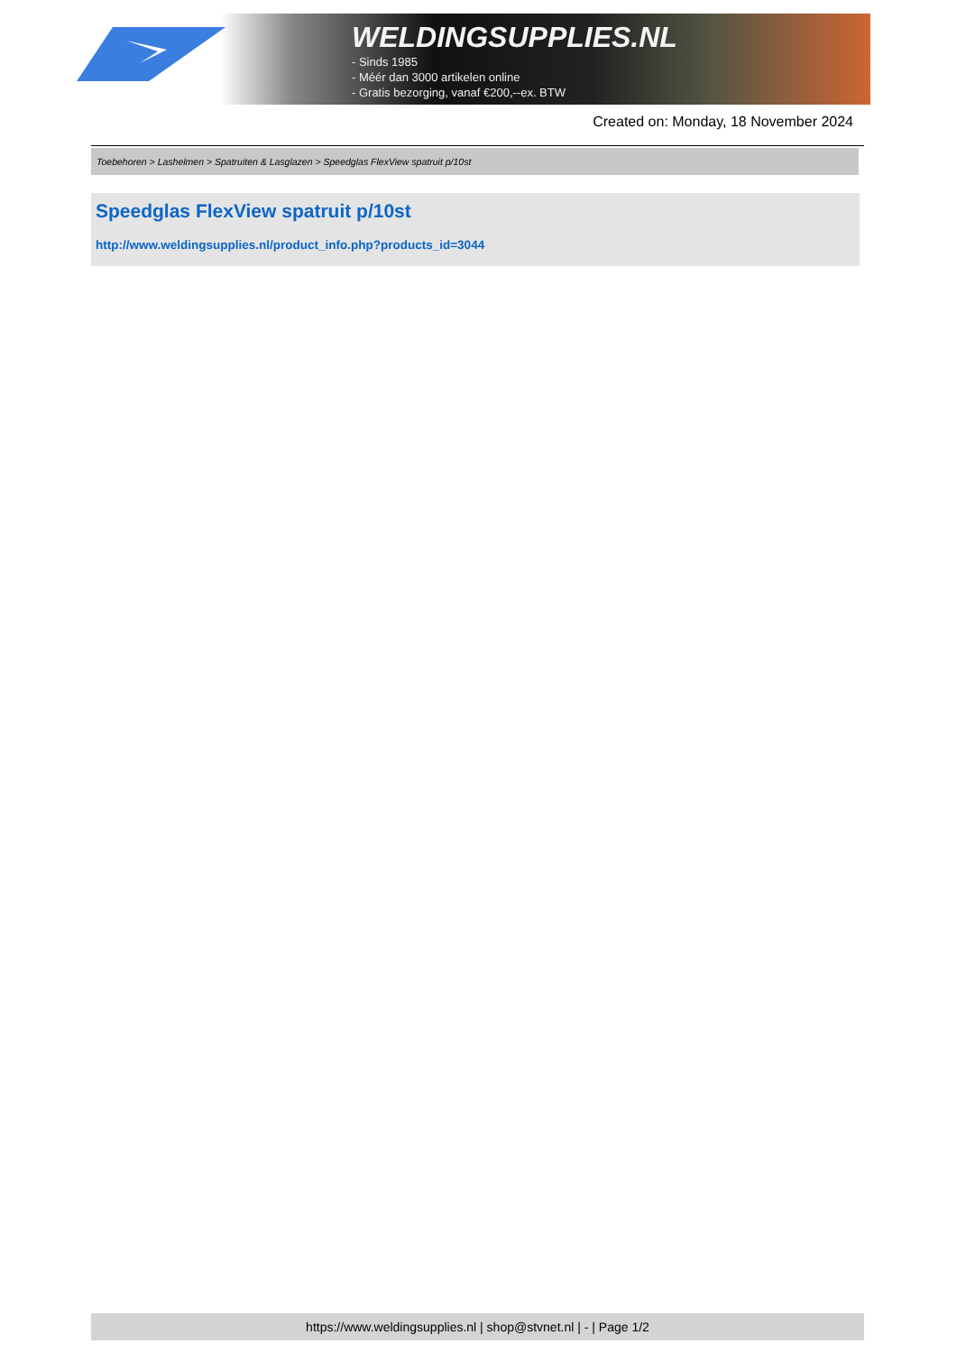WELDINGSUPPLIES.NL
- Sinds 1985
- Méér dan 3000 artikelen online
- Gratis bezorging, vanaf €200,--ex. BTW
Created on: Monday, 18 November 2024
Toebehoren > Lashelmen > Spatruiten & Lasglazen > Speedglas FlexView spatruit p/10st
Speedglas FlexView spatruit p/10st
http://www.weldingsupplies.nl/product_info.php?products_id=3044
https://www.weldingsupplies.nl | shop@stvnet.nl | - | Page 1/2